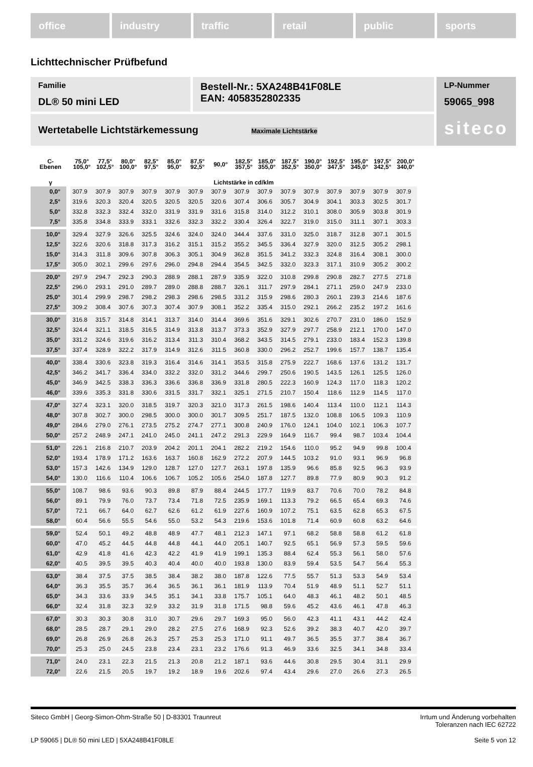office industry traffic retail public sports
Lichttechnischer Prüfbefund
Familie
DL® 50 mini LED
Bestell-Nr.: 5XA248B41F08LE
EAN: 4058352802335
LP-Nummer
59065_998
siteco
Wertetabelle Lichtstärkemessung Maximale Lichtstärke
| C- Ebenen | 75,0° 105,0° | 77,5° 102,5° | 80,0° 100,0° | 82,5° 97,5° | 85,0° 95,0° | 87,5° 92,5° | 90,0° | 182,5° 357,5° | 185,0° 355,0° | 187,5° 352,5° | 190,0° 350,0° | 192,5° 347,5° | 195,0° 345,0° | 197,5° 342,5° | 200,0° 340,0° |
| --- | --- | --- | --- | --- | --- | --- | --- | --- | --- | --- | --- | --- | --- | --- | --- |
| γ | Lichtstärke in cd/klm | | | | | | | | | | | | | | |
| 0,0° | 307.9 | 307.9 | 307.9 | 307.9 | 307.9 | 307.9 | 307.9 | 307.9 | 307.9 | 307.9 | 307.9 | 307.9 | 307.9 | 307.9 | 307.9 |
| 2,5° | 319.6 | 320.3 | 320.4 | 320.5 | 320.5 | 320.5 | 320.6 | 307.4 | 306.6 | 305.7 | 304.9 | 304.1 | 303.3 | 302.5 | 301.7 |
| 5,0° | 332.8 | 332.3 | 332.4 | 332.0 | 331.9 | 331.9 | 331.6 | 315.8 | 314.0 | 312.2 | 310.1 | 308.0 | 305.9 | 303.8 | 301.9 |
| 7,5° | 335.8 | 334.8 | 333.9 | 333.1 | 332.6 | 332.3 | 332.2 | 330.4 | 326.4 | 322.7 | 319.0 | 315.0 | 311.1 | 307.1 | 303.3 |
| 10,0° | 329.4 | 327.9 | 326.6 | 325.5 | 324.6 | 324.0 | 324.0 | 344.4 | 337.6 | 331.0 | 325.0 | 318.7 | 312.8 | 307.1 | 301.5 |
| 12,5° | 322.6 | 320.6 | 318.8 | 317.3 | 316.2 | 315.1 | 315.2 | 355.2 | 345.5 | 336.4 | 327.9 | 320.0 | 312.5 | 305.2 | 298.1 |
| 15,0° | 314.3 | 311.8 | 309.6 | 307.8 | 306.3 | 305.1 | 304.9 | 362.8 | 351.5 | 341.2 | 332.3 | 324.8 | 316.4 | 308.1 | 300.0 |
| 17,5° | 305.0 | 302.1 | 299.6 | 297.6 | 296.0 | 294.8 | 294.4 | 354.5 | 342.5 | 332.0 | 323.3 | 317.1 | 310.9 | 305.2 | 300.2 |
| 20,0° | 297.9 | 294.7 | 292.3 | 290.3 | 288.9 | 288.1 | 287.9 | 335.9 | 322.0 | 310.8 | 299.8 | 290.8 | 282.7 | 277.5 | 271.8 |
| 22,5° | 296.0 | 293.1 | 291.0 | 289.7 | 289.0 | 288.8 | 288.7 | 326.1 | 311.7 | 297.9 | 284.1 | 271.1 | 259.0 | 247.9 | 233.0 |
| 25,0° | 301.4 | 299.9 | 298.7 | 298.2 | 298.3 | 298.6 | 298.5 | 331.2 | 315.9 | 298.6 | 280.3 | 260.1 | 239.3 | 214.6 | 187.6 |
| 27,5° | 309.2 | 308.4 | 307.6 | 307.3 | 307.4 | 307.9 | 308.1 | 352.2 | 335.4 | 315.0 | 292.1 | 266.2 | 235.2 | 197.2 | 161.6 |
| 30,0° | 316.8 | 315.7 | 314.8 | 314.1 | 313.7 | 314.0 | 314.4 | 369.6 | 351.6 | 329.1 | 302.6 | 270.7 | 231.0 | 186.0 | 152.9 |
| 32,5° | 324.4 | 321.1 | 318.5 | 316.5 | 314.9 | 313.8 | 313.7 | 373.3 | 352.9 | 327.9 | 297.7 | 258.9 | 212.1 | 170.0 | 147.0 |
| 35,0° | 331.2 | 324.6 | 319.6 | 316.2 | 313.4 | 311.3 | 310.4 | 368.2 | 343.5 | 314.5 | 279.1 | 233.0 | 183.4 | 152.3 | 139.8 |
| 37,5° | 337.4 | 328.9 | 322.2 | 317.9 | 314.9 | 312.6 | 311.5 | 360.8 | 330.0 | 296.2 | 252.7 | 199.6 | 157.7 | 138.7 | 135.4 |
| 40,0° | 338.4 | 330.6 | 323.8 | 319.3 | 316.4 | 314.6 | 314.1 | 353.5 | 315.8 | 275.9 | 222.7 | 168.6 | 137.6 | 131.2 | 131.7 |
| 42,5° | 346.2 | 341.7 | 336.4 | 334.0 | 332.2 | 332.0 | 331.2 | 344.6 | 299.7 | 250.6 | 190.5 | 143.5 | 126.1 | 125.5 | 126.0 |
| 45,0° | 346.9 | 342.5 | 338.3 | 336.3 | 336.6 | 336.8 | 336.9 | 331.8 | 280.5 | 222.3 | 160.9 | 124.3 | 117.0 | 118.3 | 120.2 |
| 46,0° | 339.6 | 335.3 | 331.8 | 330.6 | 331.5 | 331.7 | 332.1 | 325.1 | 271.5 | 210.7 | 150.4 | 118.6 | 112.9 | 114.5 | 117.0 |
| 47,0° | 327.4 | 323.1 | 320.0 | 318.5 | 319.7 | 320.3 | 321.0 | 317.3 | 261.5 | 198.6 | 140.4 | 113.4 | 110.0 | 112.1 | 114.3 |
| 48,0° | 307.8 | 302.7 | 300.0 | 298.5 | 300.0 | 300.0 | 301.7 | 309.5 | 251.7 | 187.5 | 132.0 | 108.8 | 106.5 | 109.3 | 110.9 |
| 49,0° | 284.6 | 279.0 | 276.1 | 273.5 | 275.2 | 274.7 | 277.1 | 300.8 | 240.9 | 176.0 | 124.1 | 104.0 | 102.1 | 106.3 | 107.7 |
| 50,0° | 257.2 | 248.9 | 247.1 | 241.0 | 245.0 | 241.1 | 247.2 | 291.3 | 229.9 | 164.9 | 116.7 | 99.4 | 98.7 | 103.4 | 104.4 |
| 51,0° | 226.1 | 216.8 | 210.7 | 203.9 | 204.2 | 201.1 | 204.1 | 282.2 | 219.2 | 154.6 | 110.0 | 95.2 | 94.9 | 99.8 | 100.4 |
| 52,0° | 193.4 | 178.9 | 171.2 | 163.6 | 163.7 | 160.8 | 162.9 | 272.2 | 207.9 | 144.5 | 103.2 | 91.0 | 93.1 | 96.9 | 96.8 |
| 53,0° | 157.3 | 142.6 | 134.9 | 129.0 | 128.7 | 127.0 | 127.7 | 263.1 | 197.8 | 135.9 | 96.6 | 85.8 | 92.5 | 96.3 | 93.9 |
| 54,0° | 130.0 | 116.6 | 110.4 | 106.6 | 106.7 | 105.2 | 105.6 | 254.0 | 187.8 | 127.7 | 89.8 | 77.9 | 80.9 | 90.3 | 91.2 |
| 55,0° | 108.7 | 98.6 | 93.6 | 90.3 | 89.8 | 87.9 | 88.4 | 244.5 | 177.7 | 119.9 | 83.7 | 70.6 | 70.0 | 78.2 | 84.8 |
| 56,0° | 89.1 | 79.9 | 76.0 | 73.7 | 73.4 | 71.8 | 72.5 | 235.9 | 169.1 | 113.3 | 79.2 | 66.5 | 65.4 | 69.3 | 74.6 |
| 57,0° | 72.1 | 66.7 | 64.0 | 62.7 | 62.6 | 61.2 | 61.9 | 227.6 | 160.9 | 107.2 | 75.1 | 63.5 | 62.8 | 65.3 | 67.5 |
| 58,0° | 60.4 | 56.6 | 55.5 | 54.6 | 55.0 | 53.2 | 54.3 | 219.6 | 153.6 | 101.8 | 71.4 | 60.9 | 60.8 | 63.2 | 64.6 |
| 59,0° | 52.4 | 50.1 | 49.2 | 48.8 | 48.9 | 47.7 | 48.1 | 212.3 | 147.1 | 97.1 | 68.2 | 58.8 | 58.8 | 61.2 | 61.8 |
| 60,0° | 47.0 | 45.2 | 44.5 | 44.8 | 44.8 | 44.1 | 44.0 | 205.1 | 140.7 | 92.5 | 65.1 | 56.9 | 57.3 | 59.5 | 59.6 |
| 61,0° | 42.9 | 41.8 | 41.6 | 42.3 | 42.2 | 41.9 | 41.9 | 199.1 | 135.3 | 88.4 | 62.4 | 55.3 | 56.1 | 58.0 | 57.6 |
| 62,0° | 40.5 | 39.5 | 39.5 | 40.3 | 40.4 | 40.0 | 40.0 | 193.8 | 130.0 | 83.9 | 59.4 | 53.5 | 54.7 | 56.4 | 55.3 |
| 63,0° | 38.4 | 37.5 | 37.5 | 38.5 | 38.4 | 38.2 | 38.0 | 187.8 | 122.6 | 77.5 | 55.7 | 51.3 | 53.3 | 54.9 | 53.4 |
| 64,0° | 36.3 | 35.5 | 35.7 | 36.4 | 36.5 | 36.1 | 36.1 | 181.9 | 113.9 | 70.4 | 51.9 | 48.9 | 51.1 | 52.7 | 51.1 |
| 65,0° | 34.3 | 33.6 | 33.9 | 34.5 | 35.1 | 34.1 | 33.8 | 175.7 | 105.1 | 64.0 | 48.3 | 46.1 | 48.2 | 50.1 | 48.5 |
| 66,0° | 32.4 | 31.8 | 32.3 | 32.9 | 33.2 | 31.9 | 31.8 | 171.5 | 98.8 | 59.6 | 45.2 | 43.6 | 46.1 | 47.8 | 46.3 |
| 67,0° | 30.3 | 30.3 | 30.8 | 31.0 | 30.7 | 29.6 | 29.7 | 169.3 | 95.0 | 56.0 | 42.3 | 41.1 | 43.1 | 44.2 | 42.4 |
| 68,0° | 28.5 | 28.7 | 29.1 | 29.0 | 28.2 | 27.5 | 27.6 | 168.9 | 92.3 | 52.6 | 39.2 | 38.3 | 40.7 | 42.0 | 39.7 |
| 69,0° | 26.8 | 26.9 | 26.8 | 26.3 | 25.7 | 25.3 | 25.3 | 171.0 | 91.1 | 49.7 | 36.5 | 35.5 | 37.7 | 38.4 | 36.7 |
| 70,0° | 25.3 | 25.0 | 24.5 | 23.8 | 23.4 | 23.1 | 23.2 | 176.6 | 91.3 | 46.9 | 33.6 | 32.5 | 34.1 | 34.8 | 33.4 |
| 71,0° | 24.0 | 23.1 | 22.3 | 21.5 | 21.3 | 20.8 | 21.2 | 187.1 | 93.6 | 44.6 | 30.8 | 29.5 | 30.4 | 31.1 | 29.9 |
| 72,0° | 22.6 | 21.5 | 20.5 | 19.7 | 19.2 | 18.9 | 19.6 | 202.6 | 97.4 | 43.4 | 29.6 | 27.0 | 26.6 | 27.3 | 26.5 |
Siteco GmbH | Georg-Simon-Ohm-Straße 50 | D-83301 Traunreut
Irrtum und Änderung vorbehalten
Toleranzen nach IEC 62722
LP 59065 | DL® 50 mini LED | 5XA248B41F08LE
Seite 5 von 12